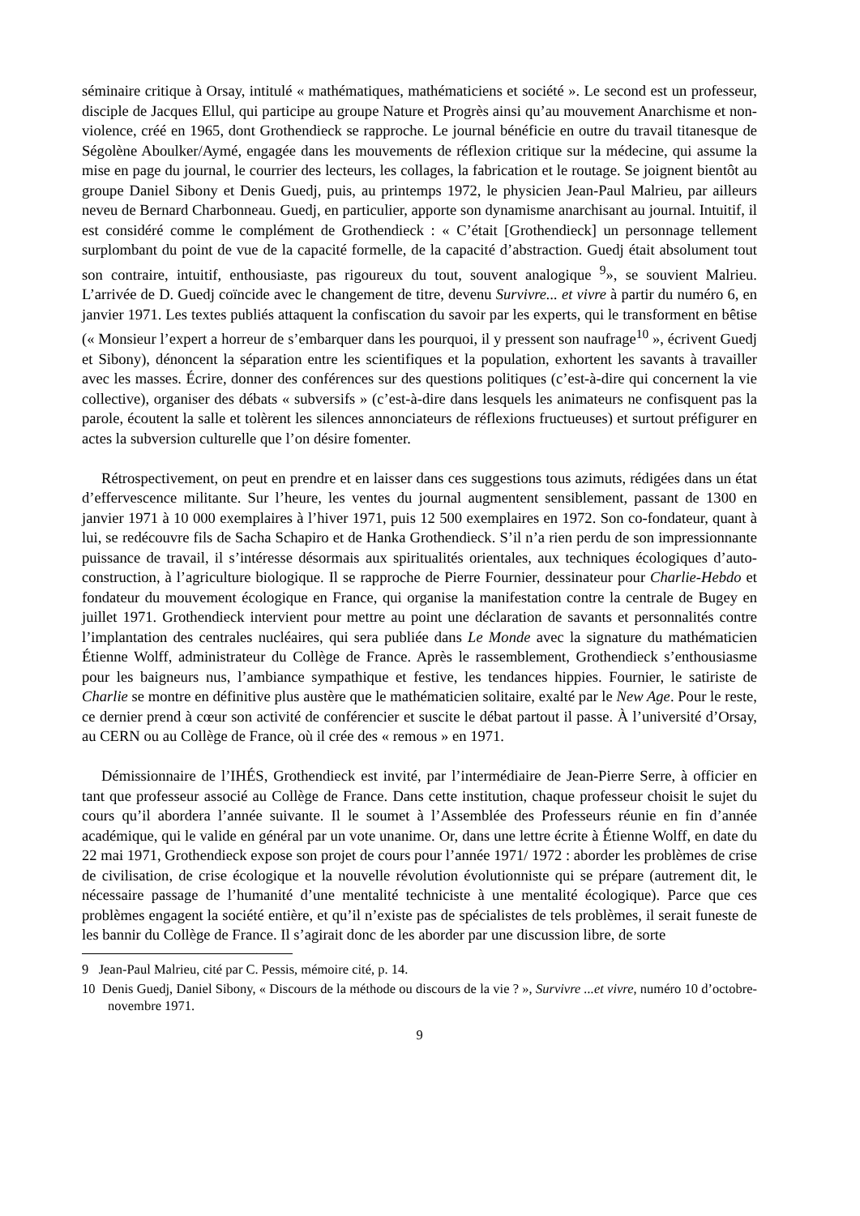séminaire critique à Orsay, intitulé « mathématiques, mathématiciens et société ». Le second est un professeur, disciple de Jacques Ellul, qui participe au groupe Nature et Progrès ainsi qu’au mouvement Anarchisme et non-violence, créé en 1965, dont Grothendieck se rapproche. Le journal bénéficie en outre du travail titanesque de Ségolène Aboulker/Aymé, engagée dans les mouvements de réflexion critique sur la médecine, qui assume la mise en page du journal, le courrier des lecteurs, les collages, la fabrication et le routage. Se joignent bientôt au groupe Daniel Sibony et Denis Guedj, puis, au printemps 1972, le physicien Jean-Paul Malrieu, par ailleurs neveu de Bernard Charbonneau. Guedj, en particulier, apporte son dynamisme anarchisant au journal. Intuitif, il est considéré comme le complément de Grothendieck : « C’était [Grothendieck] un personnage tellement surplombant du point de vue de la capacité formelle, de la capacité d’abstraction. Guedj était absolument tout son contraire, intuitif, enthousiaste, pas rigoureux du tout, souvent analogique <sup>9</sup>», se souvient Malrieu. L’arrivée de D. Guedj coïncide avec le changement de titre, devenu Survivre... et vivre à partir du numéro 6, en janvier 1971. Les textes publiés attaquent la confiscation du savoir par les experts, qui le transforment en bêtise (« Monsieur l’expert a horreur de s’embarquer dans les pourquoi, il y pressent son naufrage<sup>10</sup> », écrivent Guedj et Sibony), dénoncent la séparation entre les scientifiques et la population, exhortent les savants à travailler avec les masses. Écrire, donner des conférences sur des questions politiques (c’est-à-dire qui concernent la vie collective), organiser des débats « subversifs » (c’est-à-dire dans lesquels les animateurs ne confisquent pas la parole, écoutent la salle et tolèrent les silences annonciateurs de réflexions fructueuses) et surtout préfigurer en actes la subversion culturelle que l’on désire fomenter.
Rétrospectivement, on peut en prendre et en laisser dans ces suggestions tous azimuts, rédigées dans un état d’effervescence militante. Sur l’heure, les ventes du journal augmentent sensiblement, passant de 1300 en janvier 1971 à 10 000 exemplaires à l’hiver 1971, puis 12 500 exemplaires en 1972. Son co-fondateur, quant à lui, se redécouvre fils de Sacha Schapiro et de Hanka Grothendieck. S’il n’a rien perdu de son impressionnante puissance de travail, il s’intéresse désormais aux spiritualités orientales, aux techniques écologiques d’auto-construction, à l’agriculture biologique. Il se rapproche de Pierre Fournier, dessinateur pour Charlie-Hebdo et fondateur du mouvement écologique en France, qui organise la manifestation contre la centrale de Bugey en juillet 1971. Grothendieck intervient pour mettre au point une déclaration de savants et personnalités contre l’implantation des centrales nucléaires, qui sera publiée dans Le Monde avec la signature du mathématicien Étienne Wolff, administrateur du Collège de France. Après le rassemblement, Grothendieck s’enthousiasme pour les baigneurs nus, l’ambiance sympathique et festive, les tendances hippies. Fournier, le satiriste de Charlie se montre en définitive plus austère que le mathématicien solitaire, exalté par le New Age. Pour le reste, ce dernier prend à cœur son activité de conférencier et suscite le débat partout il passe. À l’université d’Orsay, au CERN ou au Collège de France, où il crée des « remous » en 1971.
Démissionnaire de l’IHÉS, Grothendieck est invité, par l’intermédiaire de Jean-Pierre Serre, à officier en tant que professeur associé au Collège de France. Dans cette institution, chaque professeur choisit le sujet du cours qu’il abordera l’année suivante. Il le soumet à l’Assemblée des Professeurs réunie en fin d’année académique, qui le valide en général par un vote unanime. Or, dans une lettre écrite à Étienne Wolff, en date du 22 mai 1971, Grothendieck expose son projet de cours pour l’année 1971/ 1972 : aborder les problèmes de crise de civilisation, de crise écologique et la nouvelle révolution évolutionniste qui se prépare (autrement dit, le nécessaire passage de l’humanité d’une mentalité techniciste à une mentalité écologique). Parce que ces problèmes engagent la société entière, et qu’il n’existe pas de spécialistes de tels problèmes, il serait funeste de les bannir du Collège de France. Il s’agirait donc de les aborder par une discussion libre, de sorte
9 Jean-Paul Malrieu, cité par C. Pessis, mémoire cité, p. 14.
10 Denis Guedj, Daniel Sibony, « Discours de la méthode ou discours de la vie ? », Survivre ...et vivre, numéro 10 d’octobre-novembre 1971.
9